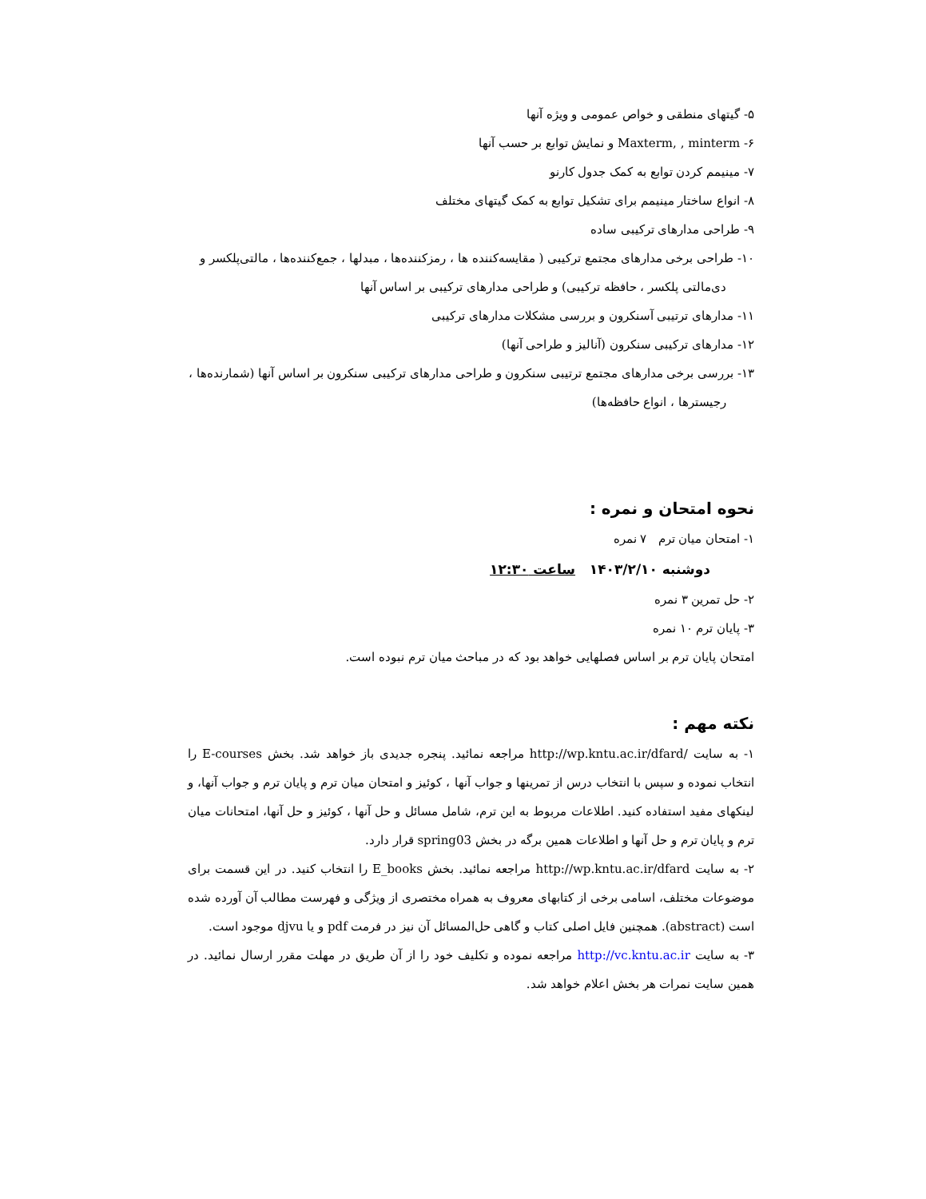۵- گیتهای منطقی و خواص عمومی و ویژه آنها
۶- Maxterm, , minterm و نمایش توابع بر حسب آنها
۷- مینیمم کردن توابع به کمک جدول کارنو
۸- انواع ساختار مینیمم برای تشکیل توابع به کمک گیتهای مختلف
۹- طراحی مدارهای ترکیبی ساده
۱۰- طراحی برخی مدارهای مجتمع ترکیبی ( مقایسه‌کننده ها ، رمزکننده‌ها ، مبدلها ، جمع‌کننده‌ها ، مالتی‌پلکسر و
دی‌مالتی پلکسر ، حافظه ترکیبی) و طراحی مدارهای ترکیبی بر اساس آنها
۱۱- مدارهای ترتیبی آسنکرون و بررسی مشکلات مدارهای ترکیبی
۱۲- مدارهای ترکیبی سنکرون (آنالیز و طراحی آنها)
۱۳- بررسی برخی مدارهای مجتمع ترتیبی سنکرون و طراحی مدارهای ترکیبی سنکرون بر اساس آنها (شمارنده‌ها ،
رجیسترها ، انواع حافظه‌ها)
نحوه امتحان و نمره :
۱- امتحان میان ترم ۷ نمره
دوشنبه ۱۴۰۳/۲/۱۰ ساعت ۱۲:۳۰
۲- حل تمرین ۳ نمره
۳- پایان ترم ۱۰ نمره
امتحان پایان ترم بر اساس فصلهایی خواهد بود که در مباحث میان ترم نبوده است.
نکته مهم :
۱- به سایت /http://wp.kntu.ac.ir/dfard مراجعه نمائید. پنجره جدیدی باز خواهد شد. بخش E-courses را انتخاب نموده و سپس با انتخاب درس از تمرینها و جواب آنها ، کوئیز و امتحان میان ترم و پایان ترم و جواب آنها، و لینکهای مفید استفاده کنید. اطلاعات مربوط به این ترم، شامل مسائل و حل آنها ، کوئیز و حل آنها، امتحانات میان ترم و پایان ترم و حل آنها و اطلاعات همین برگه در بخش spring03 قرار دارد.
۲- به سایت http://wp.kntu.ac.ir/dfard مراجعه نمائید. بخش E_books را انتخاب کنید. در این قسمت برای موضوعات مختلف، اسامی برخی از کتابهای معروف به همراه مختصری از ویژگی و فهرست مطالب آن آورده شده است (abstract). همچنین فایل اصلی کتاب و گاهی حل‌المسائل آن نیز در فرمت pdf و یا djvu موجود است.
۳- به سایت http://vc.kntu.ac.ir مراجعه نموده و تکلیف خود را از آن طریق در مهلت مقرر ارسال نمائید. در همین سایت نمرات هر بخش اعلام خواهد شد.